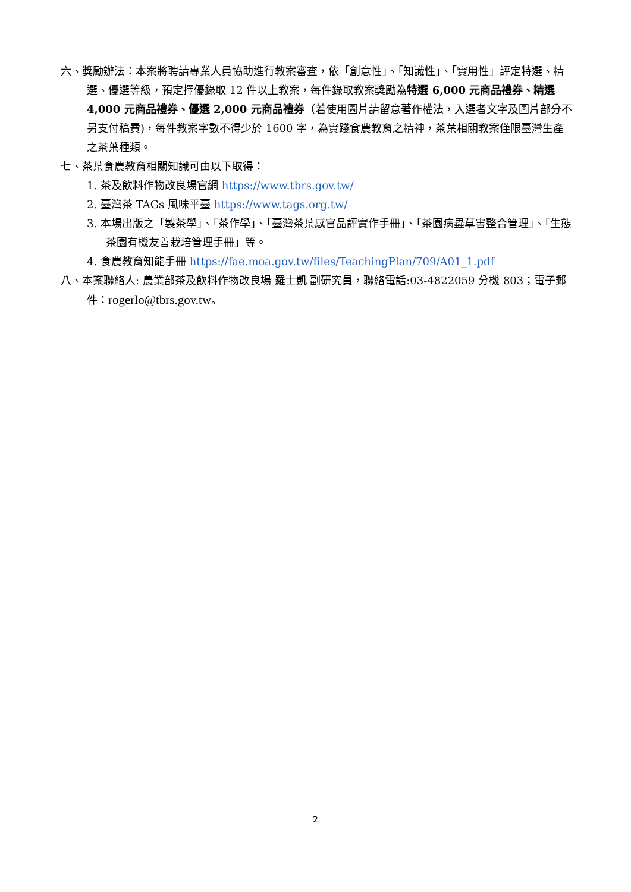六、獎勵辦法：本案將聘請專業人員協助進行教案審查，依「創意性」、「知識性」、「實用性」評定特選、精選、優選等級，預定擇優錄取 12 件以上教案，每件錄取教案獎勵為特選 6,000 元商品禮券、精選 4,000 元商品禮券、優選 2,000 元商品禮券（若使用圖片請留意著作權法，入選者文字及圖片部分不另支付稿費)，每件教案字數不得少於 1600 字，為實踐食農教育之精神，茶葉相關教案僅限臺灣生產之茶葉種類。
七、茶葉食農教育相關知識可由以下取得：
1. 茶及飲料作物改良場官網 https://www.tbrs.gov.tw/
2. 臺灣茶 TAGs 風味平臺 https://www.tags.org.tw/
3. 本場出版之「製茶學」、「茶作學」、「臺灣茶葉感官品評實作手冊」、「茶園病蟲草害整合管理」、「生態茶園有機友善栽培管理手冊」等。
4. 食農教育知能手冊 https://fae.moa.gov.tw/files/TeachingPlan/709/A01_1.pdf
八、本案聯絡人: 農業部茶及飲料作物改良場 羅士凱 副研究員，聯絡電話:03-4822059 分機 803；電子郵件：rogerlo@tbrs.gov.tw。
2